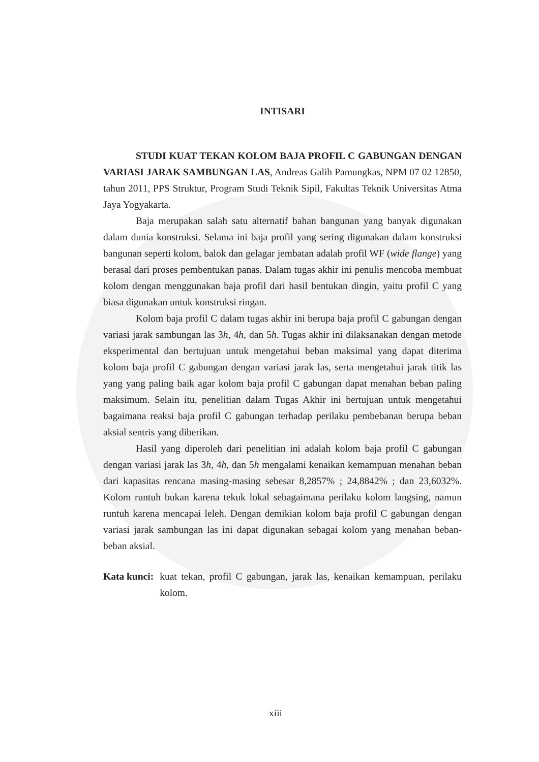INTISARI
STUDI KUAT TEKAN KOLOM BAJA PROFIL C GABUNGAN DENGAN VARIASI JARAK SAMBUNGAN LAS, Andreas Galih Pamungkas, NPM 07 02 12850, tahun 2011, PPS Struktur, Program Studi Teknik Sipil, Fakultas Teknik Universitas Atma Jaya Yogyakarta.
Baja merupakan salah satu alternatif bahan bangunan yang banyak digunakan dalam dunia konstruksi. Selama ini baja profil yang sering digunakan dalam konstruksi bangunan seperti kolom, balok dan gelagar jembatan adalah profil WF (wide flange) yang berasal dari proses pembentukan panas. Dalam tugas akhir ini penulis mencoba membuat kolom dengan menggunakan baja profil dari hasil bentukan dingin, yaitu profil C yang biasa digunakan untuk konstruksi ringan.
Kolom baja profil C dalam tugas akhir ini berupa baja profil C gabungan dengan variasi jarak sambungan las 3h, 4h, dan 5h. Tugas akhir ini dilaksanakan dengan metode eksperimental dan bertujuan untuk mengetahui beban maksimal yang dapat diterima kolom baja profil C gabungan dengan variasi jarak las, serta mengetahui jarak titik las yang yang paling baik agar kolom baja profil C gabungan dapat menahan beban paling maksimum. Selain itu, penelitian dalam Tugas Akhir ini bertujuan untuk mengetahui bagaimana reaksi baja profil C gabungan terhadap perilaku pembebanan berupa beban aksial sentris yang diberikan.
Hasil yang diperoleh dari penelitian ini adalah kolom baja profil C gabungan dengan variasi jarak las 3h, 4h, dan 5h mengalami kenaikan kemampuan menahan beban dari kapasitas rencana masing-masing sebesar 8,2857% ; 24,8842% ; dan 23,6032%. Kolom runtuh bukan karena tekuk lokal sebagaimana perilaku kolom langsing, namun runtuh karena mencapai leleh. Dengan demikian kolom baja profil C gabungan dengan variasi jarak sambungan las ini dapat digunakan sebagai kolom yang menahan beban-beban aksial.
Kata kunci: kuat tekan, profil C gabungan, jarak las, kenaikan kemampuan, perilaku kolom.
xiii